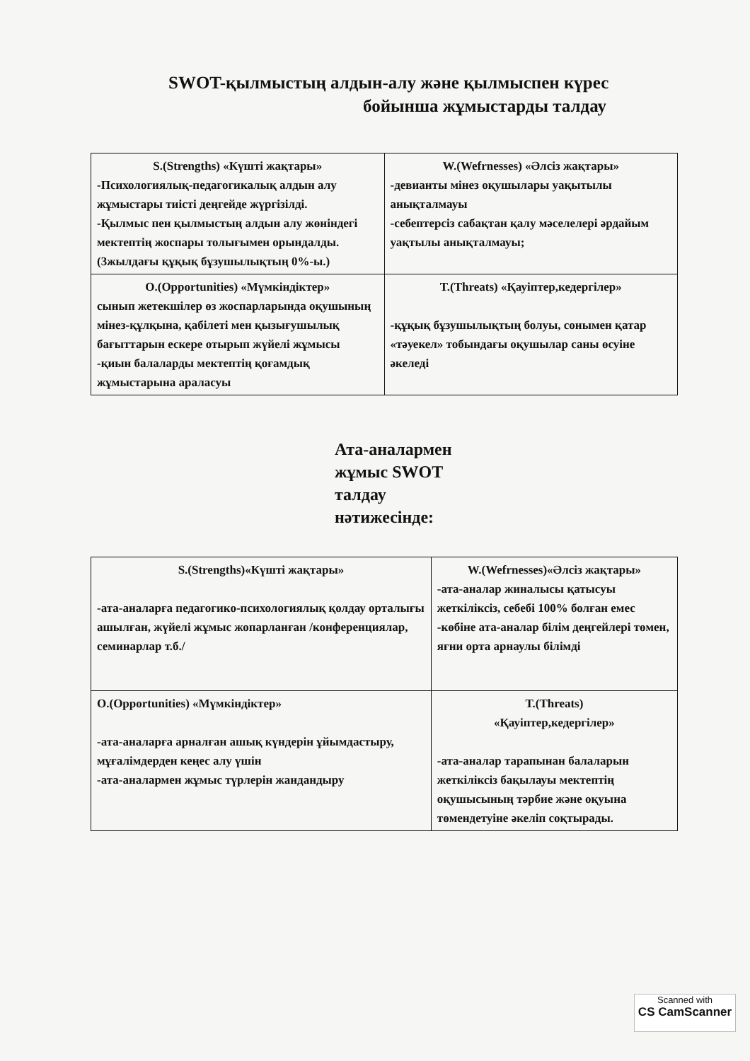SWOT-қылмыстың алдын-алу және қылмыспен күрес
бойынша жұмыстарды талдау
| S.(Strengths) «Күшті жақтары» -Психологиялық-педагогикалық алдын алу жұмыстары тиісті деңгейде жүргізілді. -Қылмыс пен қылмыстың алдын алу жөніндегі мектептің жоспары толығымен орындалды. (3жылдағы құқық бұзушылықтың 0%-ы.) | W.(Wefrnesses) «Әлсіз жақтары» -девианты мінез оқушылары уақытылы анықталмауы -себептерсіз сабақтан қалу мәселелері әрдайым уақтылы анықталмауы; |
| O.(Opportunities) «Мүмкіндіктер» сынып жетекшілер өз жоспарларында оқушының мінез-құлқына, қабілеті мен қызығушылық бағыттарын ескере отырып жүйелі жұмысы -қиын балаларды мектептің қоғамдық жұмыстарына араласуы | T.(Threats) «Қауіптер,кедергілер» -құқық бұзушылықтың болуы, сонымен қатар «тәуекел» тобындағы оқушылар саны өсуіне әкеледі |
Ата-аналармен
жұмыс SWOT
талдау
нәтижесінде:
| S.(Strengths)«Күшті жақтары» -ата-аналарға педагогико-психологиялық қолдау орталығы ашылған, жүйелі жұмыс жопарланған /конференциялар, семинарлар т.б./ | W.(Wefrnesses)«Әлсіз жақтары» -ата-аналар жиналысы қатысуы жеткіліксіз, себебі 100% болған емес -көбіне ата-аналар білім деңгейлері төмен, яғни орта арнаулы білімді |
| O.(Opportunities) «Мүмкіндіктер» -ата-аналарға арналған ашық күндерін ұйымдастыру, мұғалімдерден кеңес алу үшін -ата-аналармен жұмыс түрлерін жандандыру | T.(Threats) «Қауіптер,кедергілер» -ата-аналар тарапынан балаларын жеткіліксіз бақылауы мектептің оқушысының тәрбие және оқуына төмендетуіне әкеліп соқтырады. |
Scanned with
CS CamScanner